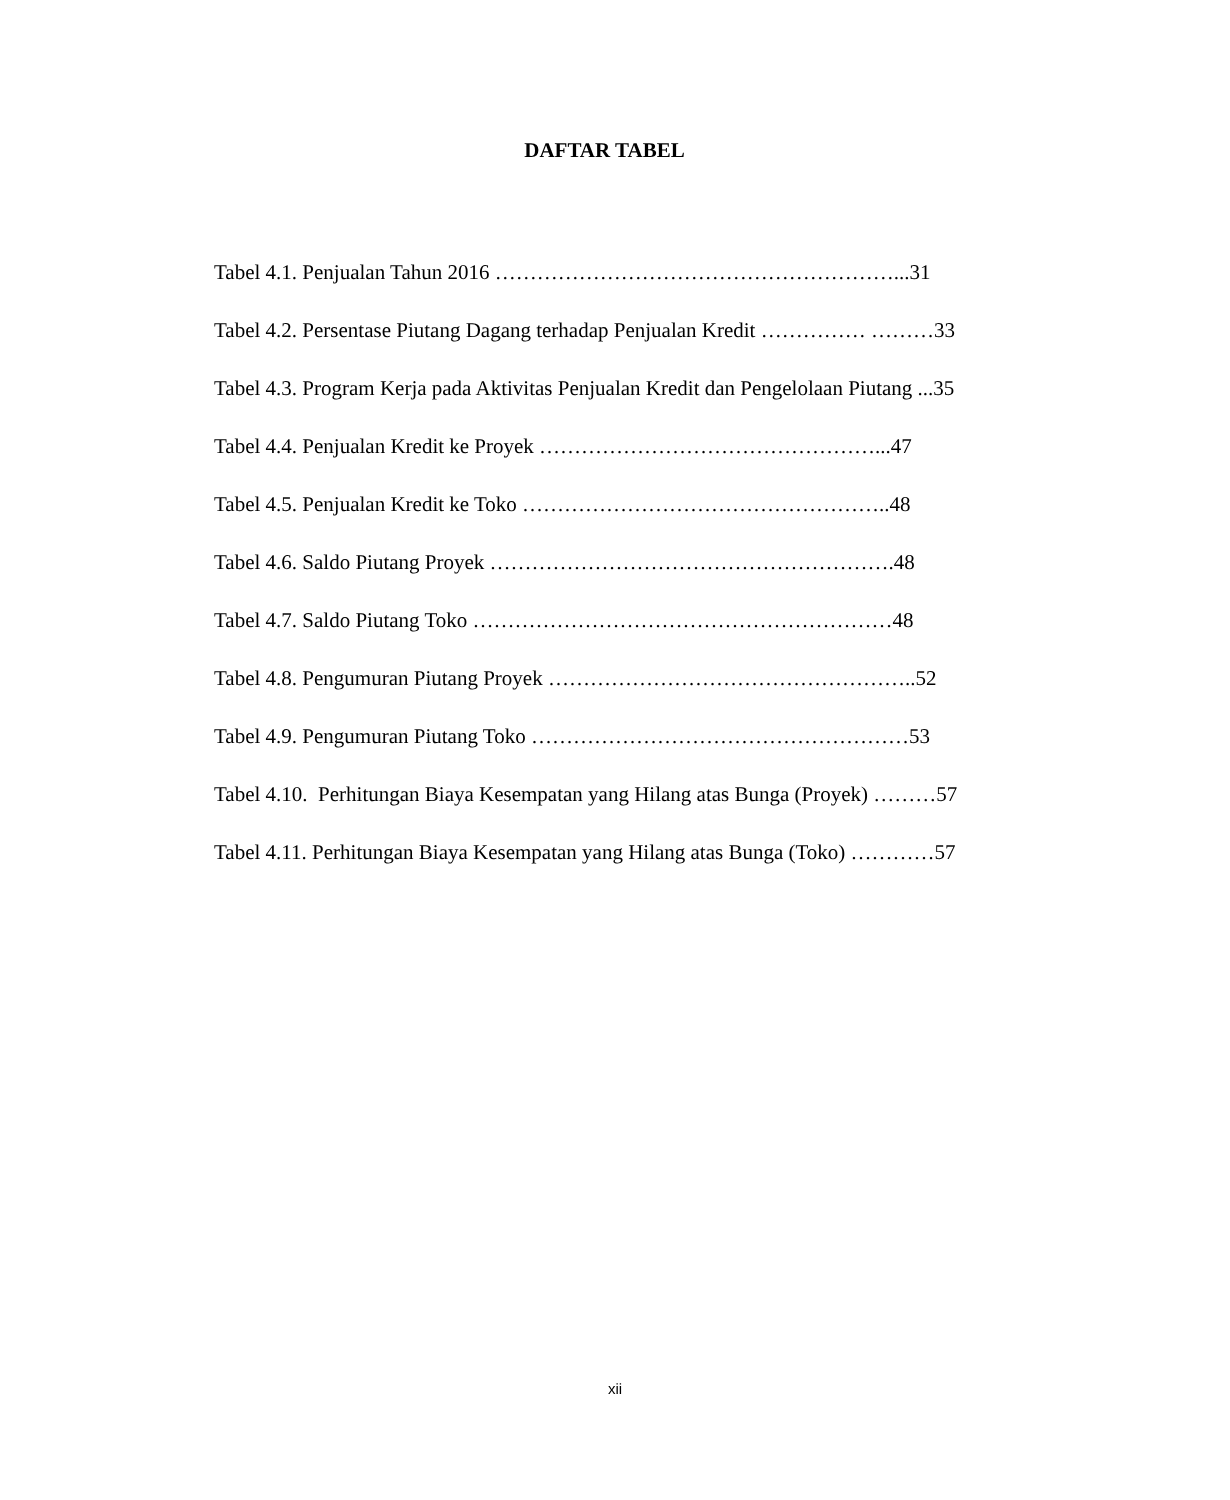DAFTAR TABEL
Tabel 4.1. Penjualan Tahun 2016 …………………………………………………...31
Tabel 4.2. Persentase Piutang Dagang terhadap Penjualan Kredit …………… ………33
Tabel 4.3. Program Kerja pada Aktivitas Penjualan Kredit dan Pengelolaan Piutang ...35
Tabel 4.4. Penjualan Kredit ke Proyek …………………………………………...47
Tabel 4.5. Penjualan Kredit ke Toko ……………………………………………..48
Tabel 4.6. Saldo Piutang Proyek ………………………………………………….48
Tabel 4.7. Saldo Piutang Toko ……………………………………………………48
Tabel 4.8. Pengumuran Piutang Proyek ……………………………………………..52
Tabel 4.9. Pengumuran Piutang Toko ………………………………………………53
Tabel 4.10. Perhitungan Biaya Kesempatan yang Hilang atas Bunga (Proyek) ………57
Tabel 4.11. Perhitungan Biaya Kesempatan yang Hilang atas Bunga (Toko) …………57
xii